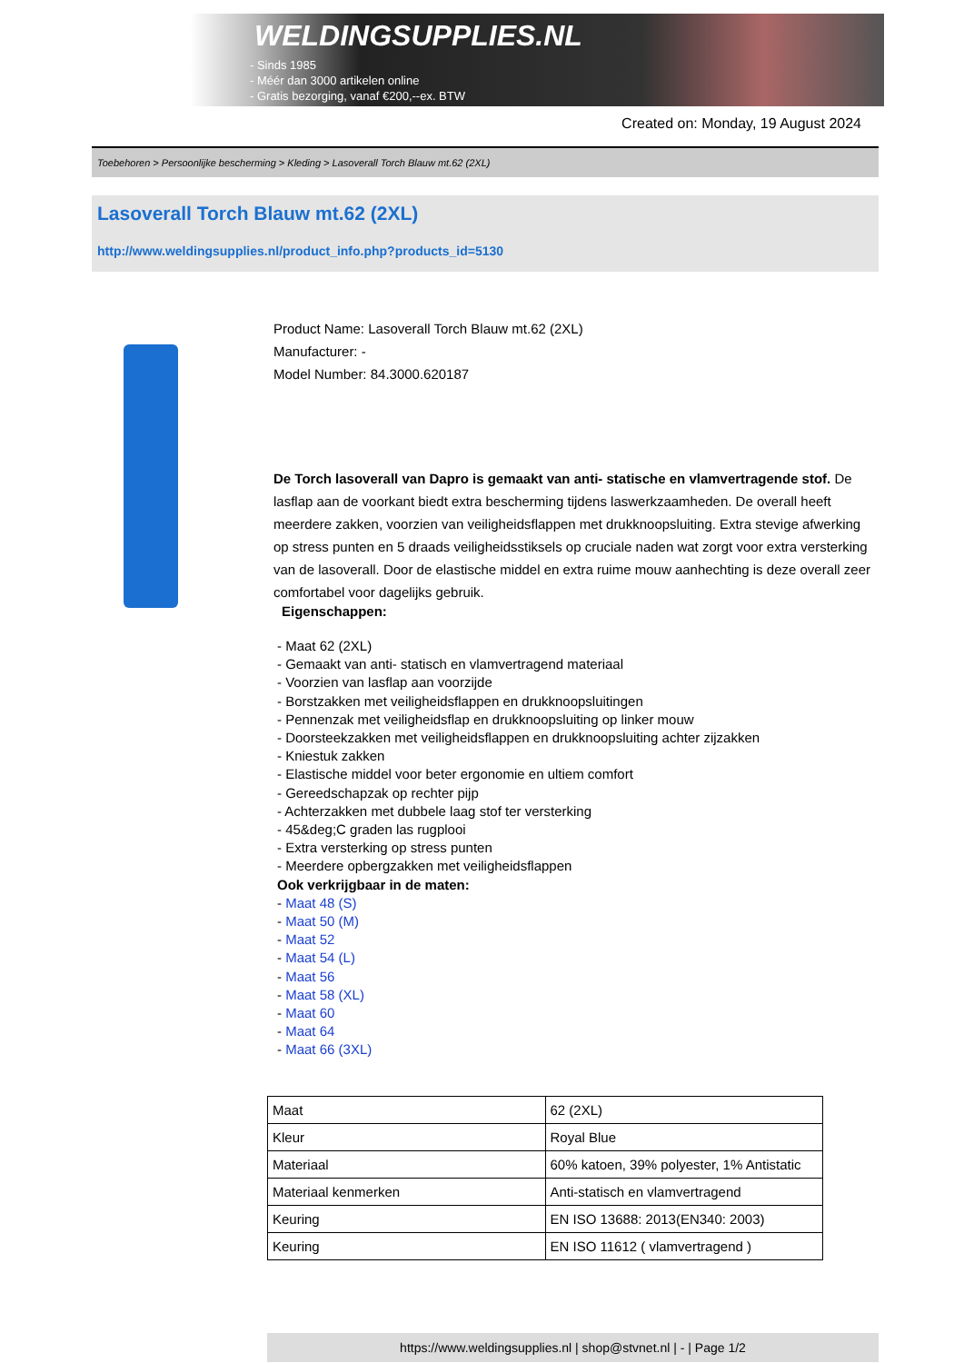WELDINGSUPPLIES.NL
- Sinds 1985
- Méér dan 3000 artikelen online
- Gratis bezorging, vanaf €200,--ex. BTW
Created on: Monday, 19 August 2024
Toebehoren > Persoonlijke bescherming > Kleding > Lasoverall Torch Blauw mt.62 (2XL)
Lasoverall Torch Blauw mt.62 (2XL)
http://www.weldingsupplies.nl/product_info.php?products_id=5130
Product Name: Lasoverall Torch Blauw mt.62 (2XL)
Manufacturer: -
Model Number: 84.3000.620187
De Torch lasoverall van Dapro is gemaakt van anti- statische en vlamvertragende stof. De lasflap aan de voorkant biedt extra bescherming tijdens laswerkzaamheden. De overall heeft meerdere zakken, voorzien van veiligheidsflappen met drukknoopsluiting. Extra stevige afwerking op stress punten en 5 draads veiligheidsstiksels op cruciale naden wat zorgt voor extra versterking van de lasoverall. Door de elastische middel en extra ruime mouw aanhechting is deze overall zeer comfortabel voor dagelijks gebruik.
Eigenschappen:
- Maat 62 (2XL)
- Gemaakt van anti- statisch en vlamvertragend materiaal
- Voorzien van lasflap aan voorzijde
- Borstzakken met veiligheidsflappen en drukknoopsluitingen
- Pennenzak met veiligheidsflap en drukknoopsluiting op linker mouw
- Doorsteekzakken met veiligheidsflappen en drukknoopsluiting achter zijzakken
- Kniestuk zakken
- Elastische middel voor beter ergonomie en ultiem comfort
- Gereedschapzak op rechter pijp
- Achterzakken met dubbele laag stof ter versterking
- 45&deg;C graden las rugplooi
- Extra versterking op stress punten
- Meerdere opbergzakken met veiligheidsflappen
Ook verkrijgbaar in de maten:
- Maat 48 (S)
- Maat 50 (M)
- Maat 52
- Maat 54 (L)
- Maat 56
- Maat 58 (XL)
- Maat 60
- Maat 64
- Maat 66 (3XL)
| Maat | 62 (2XL) |
| Kleur | Royal Blue |
| Materiaal | 60% katoen, 39% polyester, 1% Antistatic |
| Materiaal kenmerken | Anti-statisch en vlamvertragend |
| Keuring | EN ISO 13688: 2013(EN340: 2003) |
| Keuring | EN ISO 11612 ( vlamvertragend ) |
https://www.weldingsupplies.nl | shop@stvnet.nl | - | Page 1/2